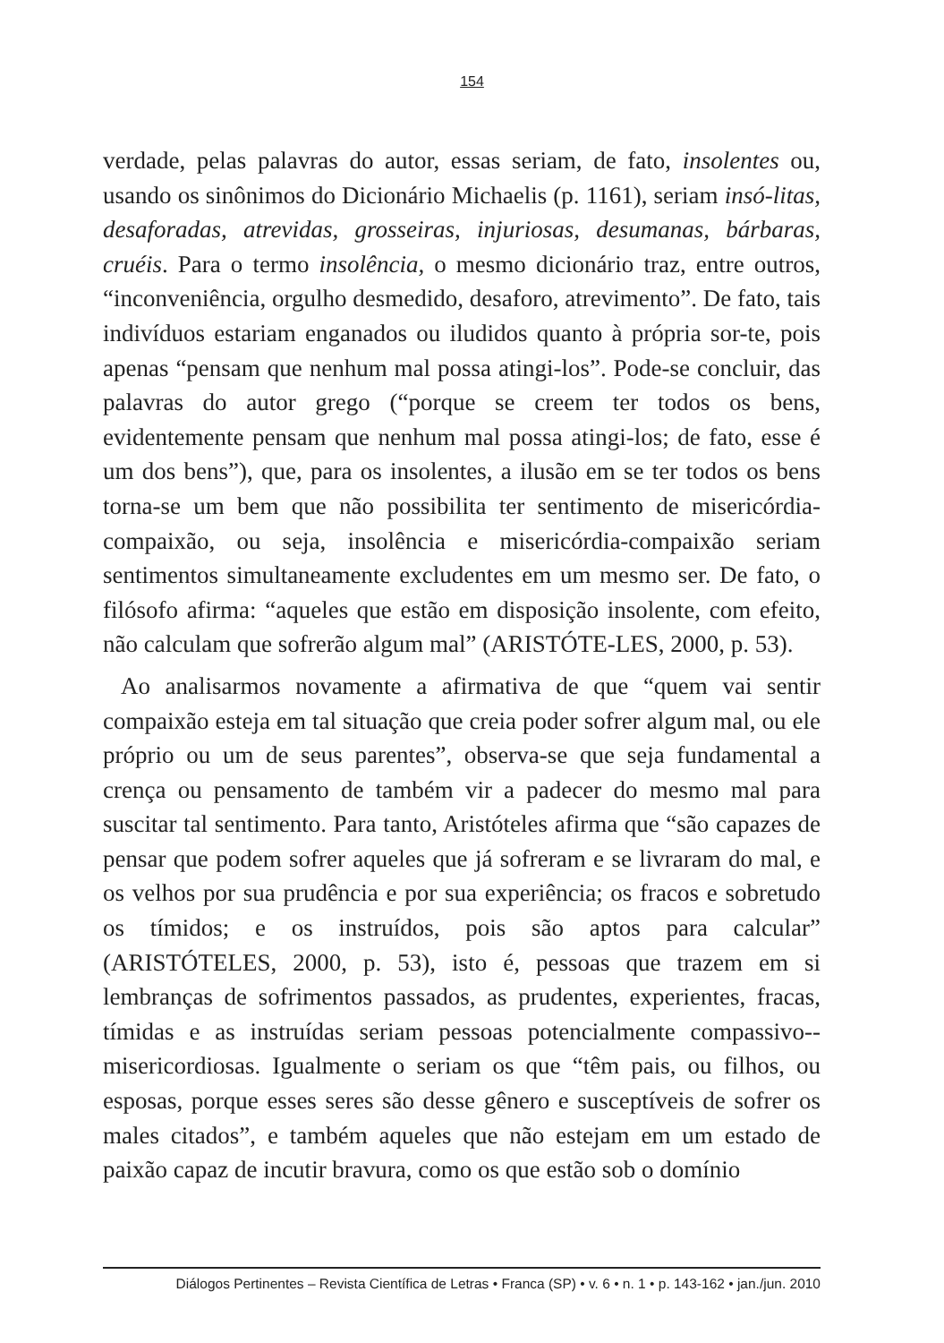154
verdade, pelas palavras do autor, essas seriam, de fato, insolentes ou, usando os sinônimos do Dicionário Michaelis (p. 1161), seriam insó-litas, desaforadas, atrevidas, grosseiras, injuriosas, desumanas, bárbaras, cruéis. Para o termo insolência, o mesmo dicionário traz, entre outros, “inconveniência, orgulho desmedido, desaforo, atrevimento”. De fato, tais indivíduos estariam enganados ou iludidos quanto à própria sor-te, pois apenas “pensam que nenhum mal possa atingi-los”. Pode-se concluir, das palavras do autor grego (“porque se creem ter todos os bens, evidentemente pensam que nenhum mal possa atingi-los; de fato, esse é um dos bens”), que, para os insolentes, a ilusão em se ter todos os bens torna-se um bem que não possibilita ter sentimento de misericórdia-compaixão, ou seja, insolência e misericórdia-compaixão seriam sentimentos simultaneamente excludentes em um mesmo ser. De fato, o filósofo afirma: “aqueles que estão em disposição insolente, com efeito, não calculam que sofrerão algum mal” (ARISTÓTE-LES, 2000, p. 53).
Ao analisarmos novamente a afirmativa de que “quem vai sentir compaixão esteja em tal situação que creia poder sofrer algum mal, ou ele próprio ou um de seus parentes”, observa-se que seja fundamental a crença ou pensamento de também vir a padecer do mesmo mal para suscitar tal sentimento. Para tanto, Aristóteles afirma que “são capazes de pensar que podem sofrer aqueles que já sofreram e se livraram do mal, e os velhos por sua prudência e por sua experiência; os fracos e sobretudo os tímidos; e os instruídos, pois são aptos para calcular” (ARISTÓTELES, 2000, p. 53), isto é, pessoas que trazem em si lembranças de sofrimentos passados, as prudentes, experientes, fracas, tímidas e as instruídas seriam pessoas potencialmente compassivo--misericordiosas. Igualmente o seriam os que “têm pais, ou filhos, ou esposas, porque esses seres são desse gênero e susceptíveis de sofrer os males citados”, e também aqueles que não estejam em um estado de paixão capaz de incutir bravura, como os que estão sob o domínio
Diálogos Pertinentes – Revista Científica de Letras • Franca (SP) • v. 6 • n. 1 • p. 143-162 • jan./jun. 2010